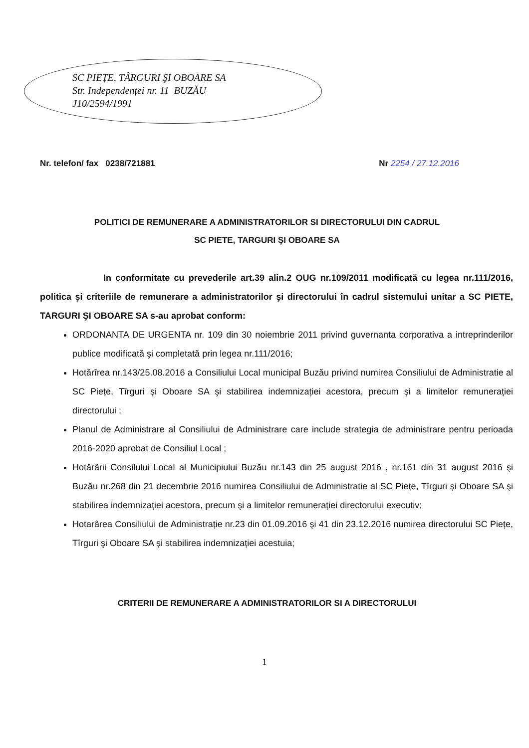SC PIEȚE, TÂRGURI ŞI OBOARE SA
Str. Independenței nr. 11 BUZĂU
J10/2594/1991
Nr. telefon/ fax 0238/721881 Nr 2254 / 27.12.2016
POLITICI DE REMUNERARE A ADMINISTRATORILOR SI DIRECTORULUI DIN CADRUL
SC PIETE, TARGURI ŞI OBOARE SA
In conformitate cu prevederile art.39 alin.2 OUG nr.109/2011 modificată cu legea nr.111/2016, politica şi criteriile de remunerare a administratorilor şi directorului în cadrul sistemului unitar a SC PIETE, TARGURI ŞI OBOARE SA s-au aprobat conform:
ORDONANTA DE URGENTA nr. 109 din 30 noiembrie 2011 privind guvernanta corporativa a intreprinderilor publice modificată şi completată prin legea nr.111/2016;
Hotărîrea nr.143/25.08.2016 a Consiliului Local municipal Buzău privind numirea Consiliului de Administratie al SC Piețe, Tîrguri şi Oboare SA şi stabilirea indemnizației acestora, precum şi a limitelor remunerației directorului ;
Planul de Administrare al Consiliului de Administrare care include strategia de administrare pentru perioada 2016-2020 aprobat de Consiliul Local ;
Hotărârii Consilului Local al Municipiului Buzău nr.143 din 25 august 2016 , nr.161 din 31 august 2016 şi Buzău nr.268 din 21 decembrie 2016 numirea Consiliului de Administratie al SC Piețe, Tîrguri şi Oboare SA şi stabilirea indemnizației acestora, precum şi a limitelor remunerației directorului executiv;
Hotarârea Consiliului de Administrație nr.23 din 01.09.2016 şi 41 din 23.12.2016 numirea directorului SC Piețe, Tîrguri şi Oboare SA şi stabilirea indemnizației acestuia;
CRITERII DE REMUNERARE A ADMINISTRATORILOR SI A DIRECTORULUI
1